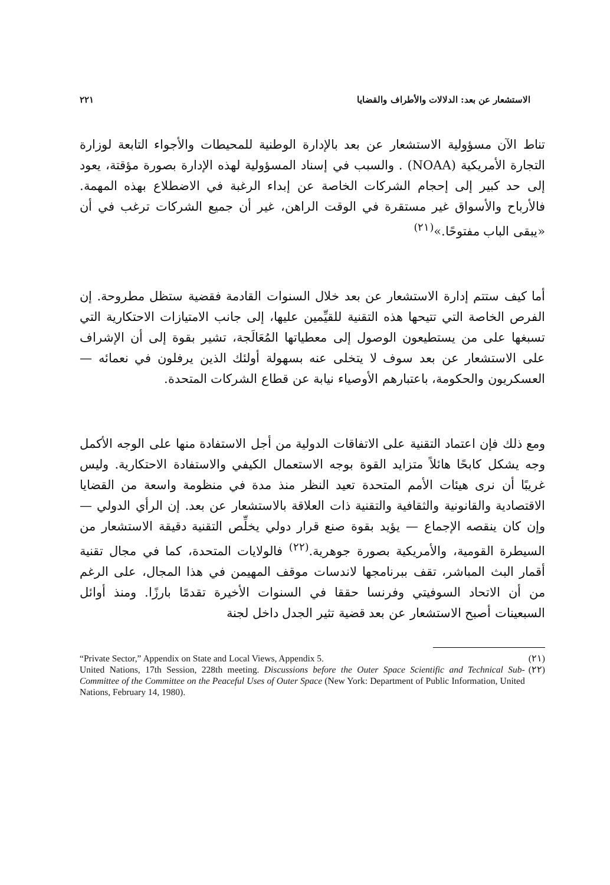الاستشعار عن بعد: الدلالات والأطراف والقضايا ٢٢١
تناط الآن مسؤولية الاستشعار عن بعد بالإدارة الوطنية للمحيطات والأجواء التابعة لوزارة التجارة الأمريكية (NOAA) . والسبب في إسناد المسؤولية لهذه الإدارة بصورة مؤقتة، يعود إلى حد كبير إلى إحجام الشركات الخاصة عن إبداء الرغبة في الاضطلاع بهذه المهمة. فالأرباح والأسواق غير مستقرة في الوقت الراهن، غير أن جميع الشركات ترغب في أن «يبقى الباب مفتوحًا.»<sup>(٢١)</sup>
أما كيف ستتم إدارة الاستشعار عن بعد خلال السنوات القادمة فقضية ستظل مطروحة. إن الفرص الخاصة التي تتيحها هذه التقنية للقيِّمين عليها، إلى جانب الامتيازات الاحتكارية التي تسبغها على من يستطيعون الوصول إلى معطياتها المُعَالَجة، تشير بقوة إلى أن الإشراف على الاستشعار عن بعد سوف لا يتخلى عنه بسهولة أولئك الذين يرفلون في نعمائه — العسكريون والحكومة، باعتبارهم الأوصياء نيابة عن قطاع الشركات المتحدة.
ومع ذلك فإن اعتماد التقنية على الاتفاقات الدولية من أجل الاستفادة منها على الوجه الأكمل وجه يشكل كابحًا هائلاً متزايد القوة بوجه الاستعمال الكيفي والاستفادة الاحتكارية. وليس غريبًا أن نرى هيئات الأمم المتحدة تعيد النظر منذ مدة في منظومة واسعة من القضايا الاقتصادية والقانونية والثقافية والتقنية ذات العلاقة بالاستشعار عن بعد. إن الرأي الدولي — وإن كان ينقصه الإجماع — يؤيد بقوة صنع قرار دولي يخلِّص التقنية دقيقة الاستشعار من السيطرة القومية، والأمريكية بصورة جوهرية.<sup>(٢٢)</sup> فالولايات المتحدة، كما في مجال تقنية أقمار البث المباشر، تقف ببرنامجها لاندسات موقف المهيمن في هذا المجال، على الرغم من أن الاتحاد السوفيتي وفرنسا حققا في السنوات الأخيرة تقدمًا بارزًا. ومنذ أوائل السبعينات أصبح الاستشعار عن بعد قضية تثير الجدل داخل لجنة
(٢١) “Private Sector,” Appendix on State and Local Views, Appendix 5.
(٢٢) United Nations, 17th Session, 228th meeting. Discussions before the Outer Space Scientific and Technical Sub-Committee of the Committee on the Peaceful Uses of Outer Space (New York: Department of Public Information, United Nations, February 14, 1980).